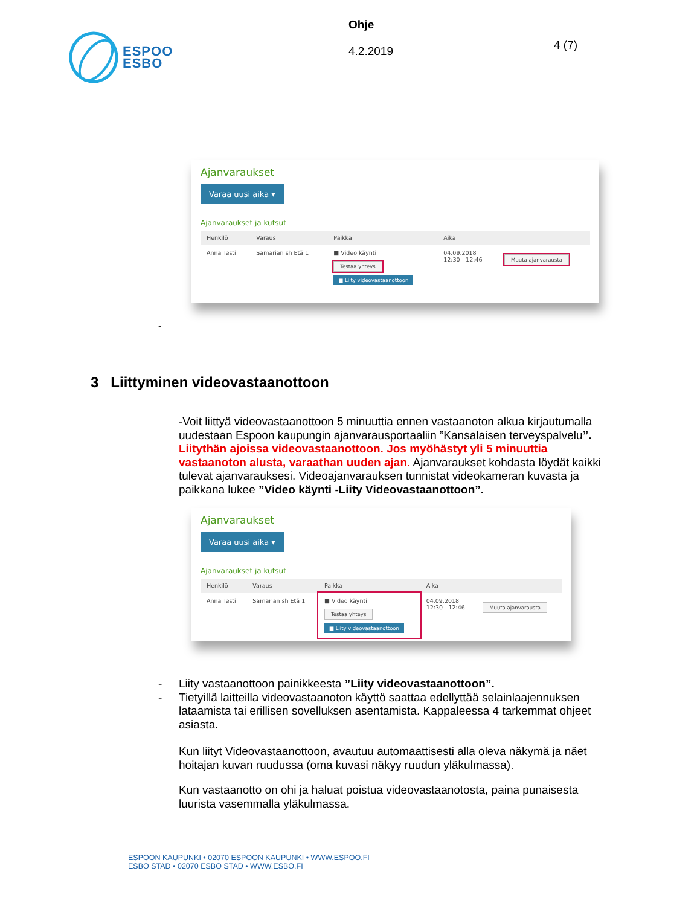ESPOO
ESBO
Ohje
4.2.2019
4 (7)
Ajanvaraukset
Varaa uusi aika ▾
Ajanvaraukset ja kutsut
| Henkilö | Varaus | Paikka | Aika | |
| --- | --- | --- | --- | --- |
| Anna Testi | Samarian sh Etä 1 | ■ Video käynti Testaa yhteys ■ Liity videovastaanottoon | 04.09.2018 12:30 - 12:46 | Muuta ajanvarausta |
-
3 Liittyminen videovastaanottoon
-Voit liittyä videovastaanottoon 5 minuuttia ennen vastaanoton alkua kirjautumalla uudestaan Espoon kaupungin ajanvarausportaaliin ”Kansalaisen terveyspalvelu”. Liitythän ajoissa videovastaanottoon. Jos myöhästyt yli 5 minuuttia vastaanoton alusta, varaathan uuden ajan. Ajanvaraukset kohdasta löydät kaikki tulevat ajanvarauksesi. Videoajanvarauksen tunnistat videokameran kuvasta ja paikkana lukee ”Video käynti -Liity Videovastaanottoon”.
Ajanvaraukset
Varaa uusi aika ▾
Ajanvaraukset ja kutsut
| Henkilö | Varaus | Paikka | Aika | |
| --- | --- | --- | --- | --- |
| Anna Testi | Samarian sh Etä 1 | ■ Video käynti Testaa yhteys ■ Liity videovastaanottoon | 04.09.2018 12:30 - 12:46 | Muuta ajanvarausta |
- Liity vastaanottoon painikkeesta ”Liity videovastaanottoon”.
- Tietyillä laitteilla videovastaanoton käyttö saattaa edellyttää selainlaajennuksen lataamista tai erillisen sovelluksen asentamista. Kappaleessa 4 tarkemmat ohjeet asiasta.
Kun liityt Videovastaanottoon, avautuu automaattisesti alla oleva näkymä ja näet hoitajan kuvan ruudussa (oma kuvasi näkyy ruudun yläkulmassa).
Kun vastaanotto on ohi ja haluat poistua videovastaanotosta, paina punaisesta luurista vasemmalla yläkulmassa.
ESPOON KAUPUNKI • 02070 ESPOON KAUPUNKI • WWW.ESPOO.FI
ESBO STAD • 02070 ESBO STAD • WWW.ESBO.FI